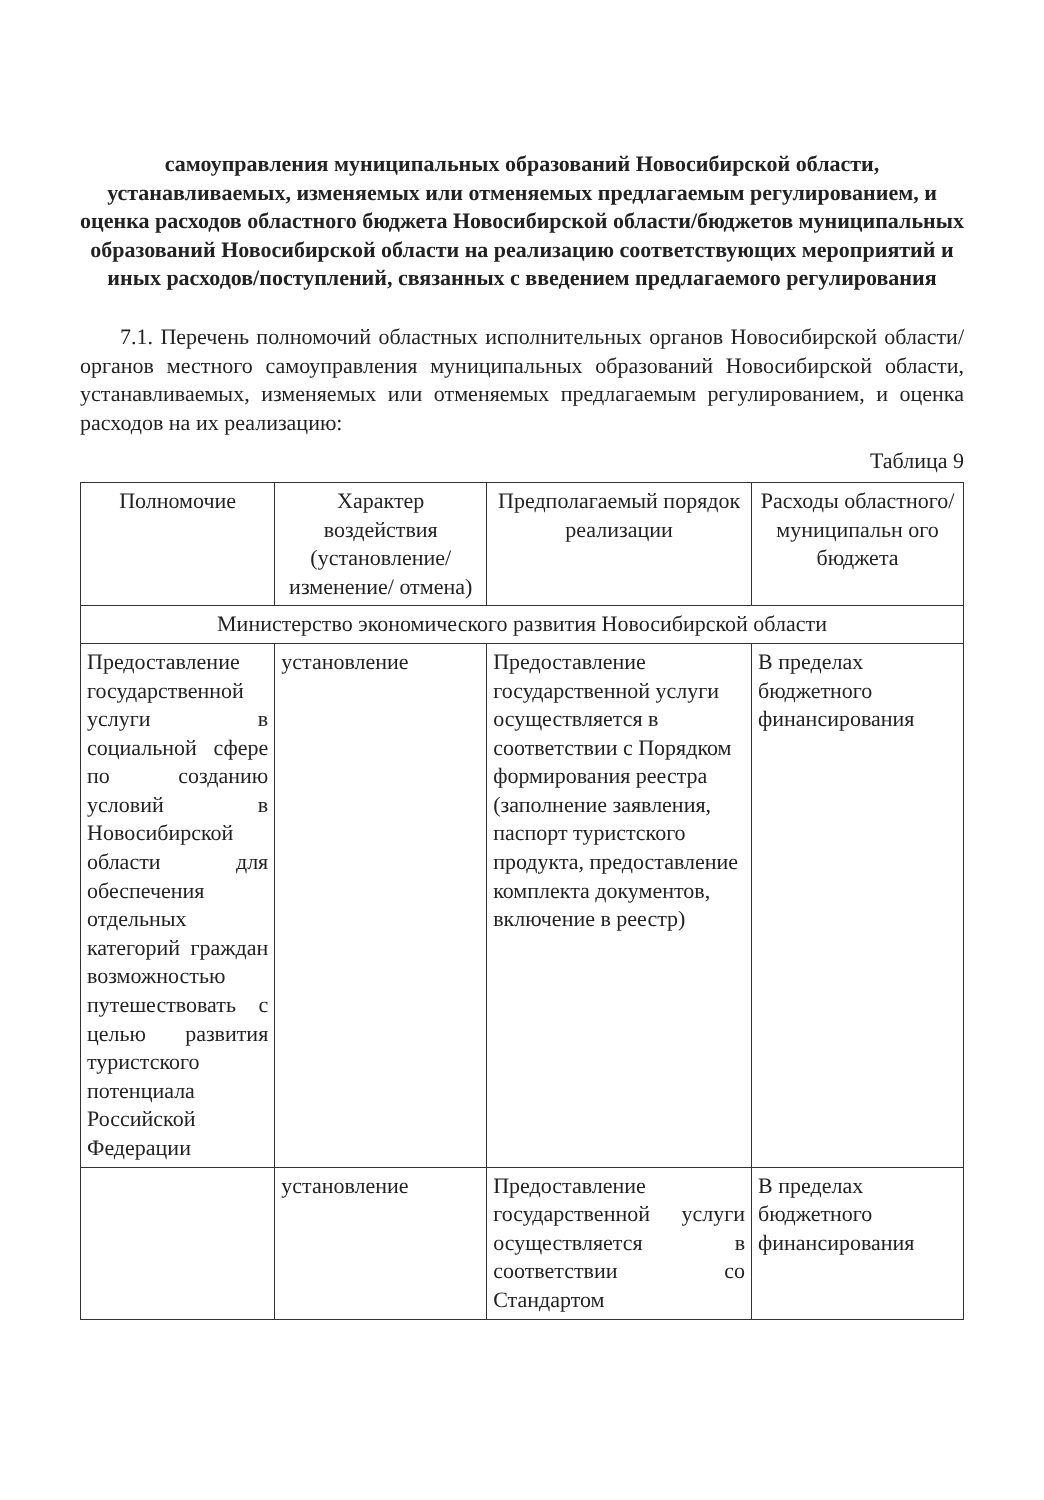самоуправления муниципальных образований Новосибирской области, устанавливаемых, изменяемых или отменяемых предлагаемым регулированием, и оценка расходов областного бюджета Новосибирской области/бюджетов муниципальных образований Новосибирской области на реализацию соответствующих мероприятий и иных расходов/поступлений, связанных с введением предлагаемого регулирования
7.1. Перечень полномочий областных исполнительных органов Новосибирской области/органов местного самоуправления муниципальных образований Новосибирской области, устанавливаемых, изменяемых или отменяемых предлагаемым регулированием, и оценка расходов на их реализацию:
Таблица 9
| Полномочие | Характер воздействия (установление/изменение/ отмена) | Предполагаемый порядок реализации | Расходы областного/муниципальн ого бюджета |
| --- | --- | --- | --- |
| Министерство экономического развития Новосибирской области | | | |
| Предоставление государственной услуги в социальной сфере по созданию условий в Новосибирской области для обеспечения отдельных категорий граждан возможностью путешествовать с целью развития туристского потенциала Российской Федерации | установление | Предоставление государственной услуги осуществляется в соответствии с Порядком формирования реестра (заполнение заявления, паспорт туристского продукта, предоставление комплекта документов, включение в реестр) | В пределах бюджетного финансирования |
| | установление | Предоставление государственной услуги осуществляется в соответствии со Стандартом | В пределах бюджетного финансирования |